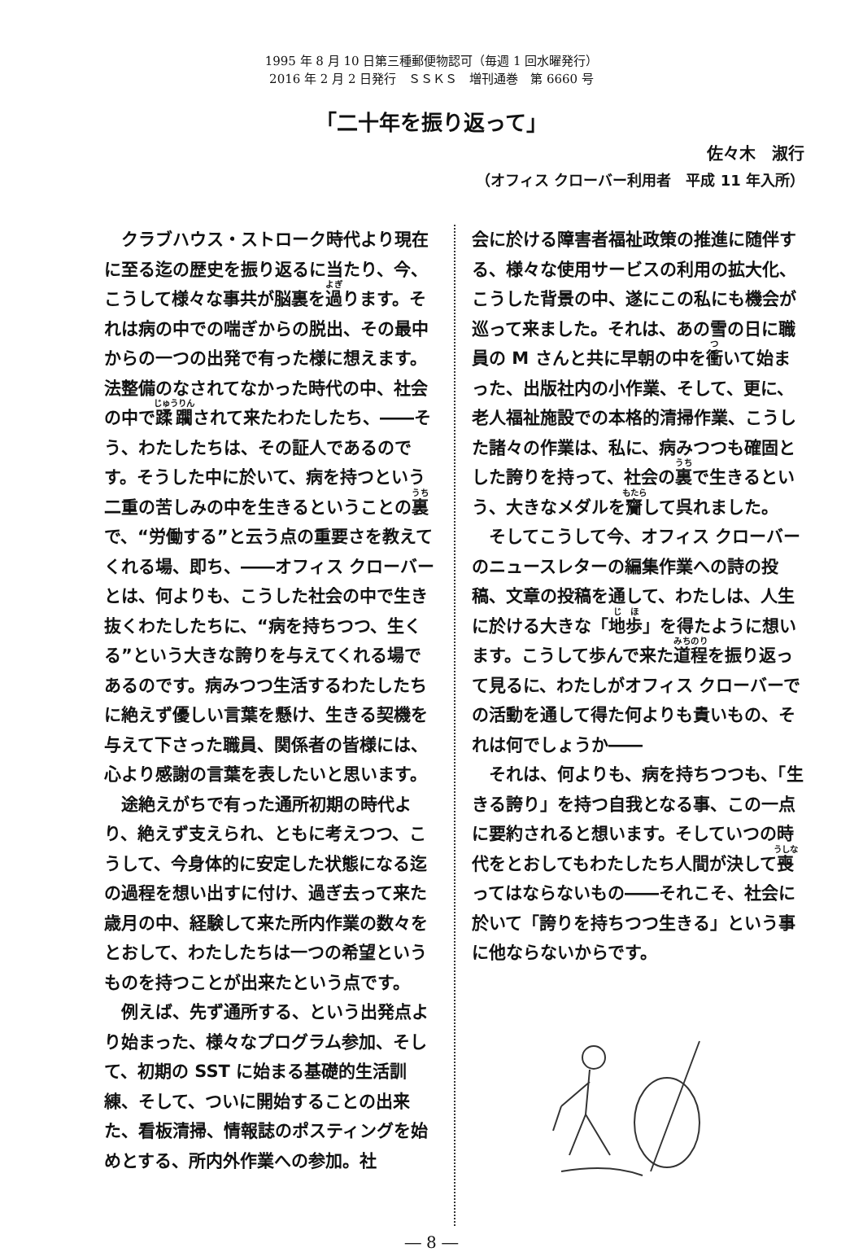1995 年 8 月 10 日第三種郵便物認可（毎週 1 回水曜発行）
2016 年 2 月 2 日発行　ＳＳＫＳ　増刊通巻　第 6660 号
「二十年を振り返って」
佐々木　淑行
（オフィス クローバー利用者　平成 11 年入所）
クラブハウス・ストローク時代より現在に至る迄の歴史を振り返るに当たり、今、こうして様々な事共が脳裏を過ります。それは病の中での喘ぎからの脱出、その最中からの一つの出発で有った様に想えます。法整備のなされてなかった時代の中、社会の中で蹂躙されて来たわたしたち、――そう、わたしたちは、その証人であるのです。そうした中に於いて、病を持つという二重の苦しみの中を生きるということの裏で、“労働する”と云う点の重要さを教えてくれる場、即ち、――オフィス クローバーとは、何よりも、こうした社会の中で生き抜くわたしたちに、“病を持ちつつ、生くる”という大きな誇りを与えてくれる場であるのです。病みつつ生活するわたしたちに絶えず優しい言葉を懸け、生きる契機を与えて下さった職員、関係者の皆様には、心より感謝の言葉を表したいと思います。
途絶えがちで有った通所初期の時代より、絶えず支えられ、ともに考えつつ、こうして、今身体的に安定した状態になる迄の過程を想い出すに付け、過ぎ去って来た歳月の中、経験して来た所内作業の数々をとおして、わたしたちは一つの希望というものを持つことが出来たという点です。
例えば、先ず通所する、という出発点より始まった、様々なプログラム参加、そして、初期の SST に始まる基礎的生活訓練、そして、ついに開始することの出来た、看板清掃、情報誌のポスティングを始めとする、所内外作業への参加。社
会に於ける障害者福祉政策の推進に随伴する、様々な使用サービスの利用の拡大化、こうした背景の中、遂にこの私にも機会が巡って来ました。それは、あの雪の日に職員の M さんと共に早朝の中を衝いて始まった、出版社内の小作業、そして、更に、老人福祉施設での本格的清掃作業、こうした諸々の作業は、私に、病みつつも確固とした誇りを持って、社会の裏で生きるという、大きなメダルを齎して呉れました。
そしてこうして今、オフィス クローバーのニュースレターの編集作業への詩の投稿、文章の投稿を通して、わたしは、人生に於ける大きな「地歩」を得たように想います。こうして歩んで来た道程を振り返って見るに、わたしがオフィス クローバーでの活動を通して得た何よりも貴いもの、それは何でしょうか――
それは、何よりも、病を持ちつつも、「生きる誇り」を持つ自我となる事、この一点に要約されると想います。そしていつの時代をとおしてもわたしたち人間が決して喪ってはならないもの――それこそ、社会に於いて「誇りを持ちつつ生きる」という事に他ならないからです。
― 8 ―